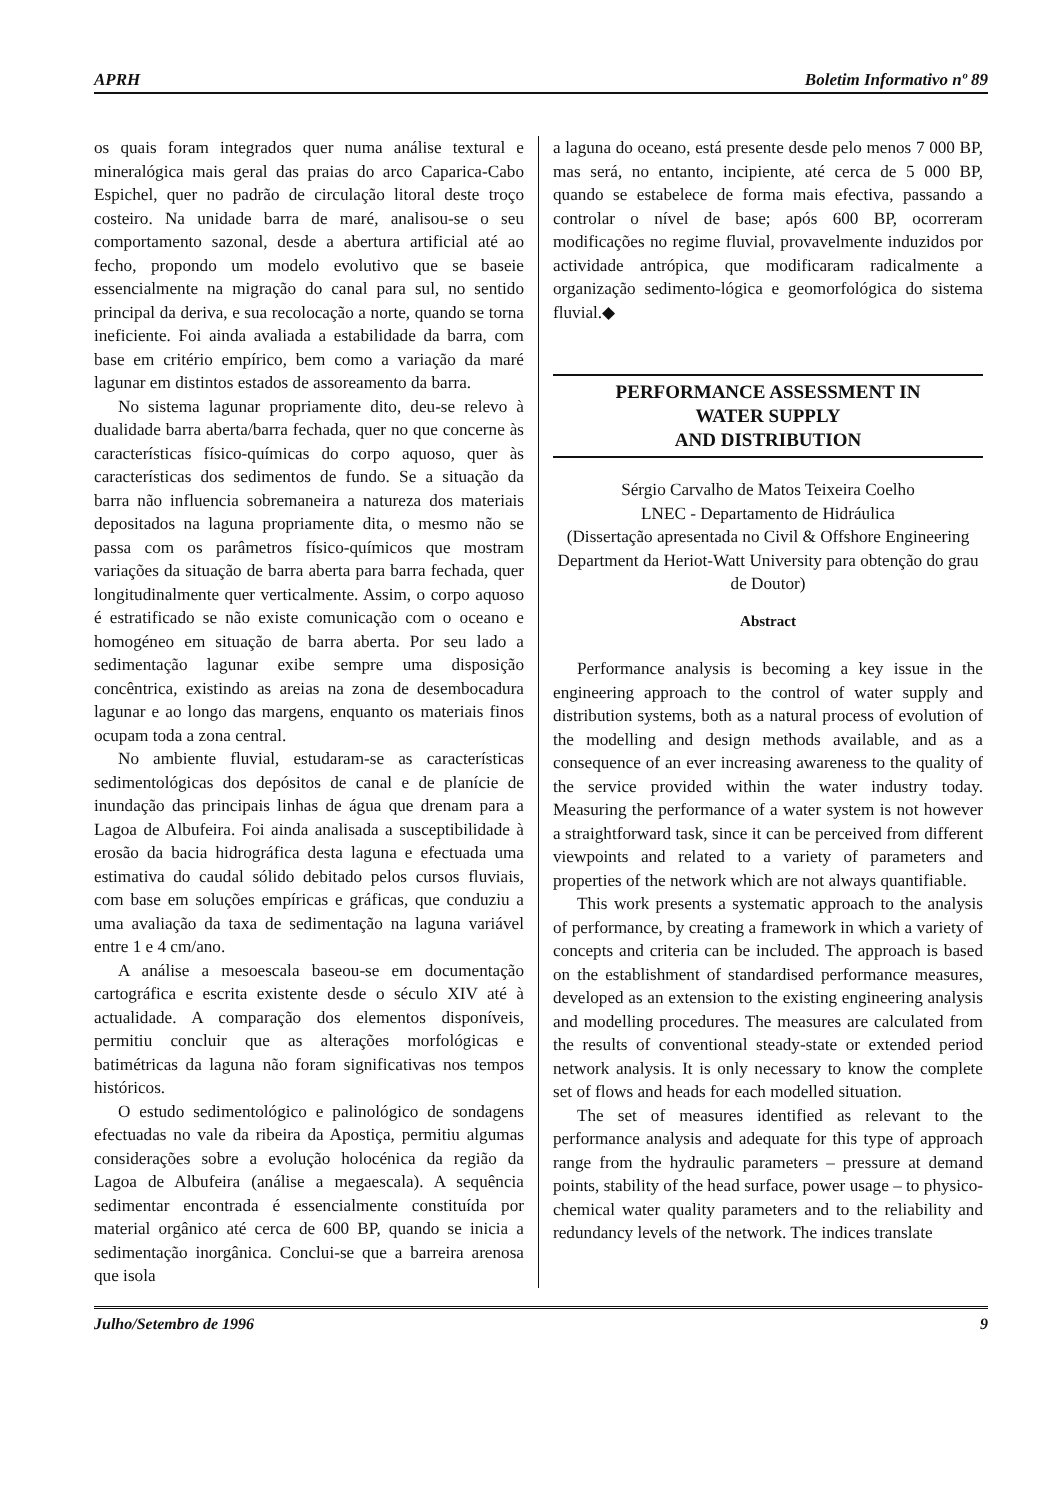APRH Boletim Informativo nº 89
os quais foram integrados quer numa análise textural e mineralógica mais geral das praias do arco Caparica-Cabo Espichel, quer no padrão de circulação litoral deste troço costeiro. Na unidade barra de maré, analisou-se o seu comportamento sazonal, desde a abertura artificial até ao fecho, propondo um modelo evolutivo que se baseie essencialmente na migração do canal para sul, no sentido principal da deriva, e sua recolocação a norte, quando se torna ineficiente. Foi ainda avaliada a estabilidade da barra, com base em critério empírico, bem como a variação da maré lagunar em distintos estados de assoreamento da barra.
No sistema lagunar propriamente dito, deu-se relevo à dualidade barra aberta/barra fechada, quer no que concerne às características físico-químicas do corpo aquoso, quer às características dos sedimentos de fundo. Se a situação da barra não influencia sobremaneira a natureza dos materiais depositados na laguna propriamente dita, o mesmo não se passa com os parâmetros físico-químicos que mostram variações da situação de barra aberta para barra fechada, quer longitudinalmente quer verticalmente. Assim, o corpo aquoso é estratificado se não existe comunicação com o oceano e homogéneo em situação de barra aberta. Por seu lado a sedimentação lagunar exibe sempre uma disposição concêntrica, existindo as areias na zona de desembocadura lagunar e ao longo das margens, enquanto os materiais finos ocupam toda a zona central.
No ambiente fluvial, estudaram-se as características sedimentológicas dos depósitos de canal e de planície de inundação das principais linhas de água que drenam para a Lagoa de Albufeira. Foi ainda analisada a susceptibilidade à erosão da bacia hidrográfica desta laguna e efectuada uma estimativa do caudal sólido debitado pelos cursos fluviais, com base em soluções empíricas e gráficas, que conduziu a uma avaliação da taxa de sedimentação na laguna variável entre 1 e 4 cm/ano.
A análise a mesoescala baseou-se em documentação cartográfica e escrita existente desde o século XIV até à actualidade. A comparação dos elementos disponíveis, permitiu concluir que as alterações morfológicas e batimétricas da laguna não foram significativas nos tempos históricos.
O estudo sedimentológico e palinológico de sondagens efectuadas no vale da ribeira da Apostiça, permitiu algumas considerações sobre a evolução holocénica da região da Lagoa de Albufeira (análise a megaescala). A sequência sedimentar encontrada é essencialmente constituída por material orgânico até cerca de 600 BP, quando se inicia a sedimentação inorgânica. Conclui-se que a barreira arenosa que isola
a laguna do oceano, está presente desde pelo menos 7 000 BP, mas será, no entanto, incipiente, até cerca de 5 000 BP, quando se estabelece de forma mais efectiva, passando a controlar o nível de base; após 600 BP, ocorreram modificações no regime fluvial, provavelmente induzidos por actividade antrópica, que modificaram radicalmente a organização sedimento-lógica e geomorfológica do sistema fluvial.◆
PERFORMANCE ASSESSMENT IN
WATER SUPPLY
AND DISTRIBUTION
Sérgio Carvalho de Matos Teixeira Coelho
LNEC - Departamento de Hidráulica
(Dissertação apresentada no Civil & Offshore Engineering Department da Heriot-Watt University para obtenção do grau de Doutor)
Abstract
Performance analysis is becoming a key issue in the engineering approach to the control of water supply and distribution systems, both as a natural process of evolution of the modelling and design methods available, and as a consequence of an ever increasing awareness to the quality of the service provided within the water industry today. Measuring the performance of a water system is not however a straightforward task, since it can be perceived from different viewpoints and related to a variety of parameters and properties of the network which are not always quantifiable.
This work presents a systematic approach to the analysis of performance, by creating a framework in which a variety of concepts and criteria can be included. The approach is based on the establishment of standardised performance measures, developed as an extension to the existing engineering analysis and modelling procedures. The measures are calculated from the results of conventional steady-state or extended period network analysis. It is only necessary to know the complete set of flows and heads for each modelled situation.
The set of measures identified as relevant to the performance analysis and adequate for this type of approach range from the hydraulic parameters – pressure at demand points, stability of the head surface, power usage – to physico-chemical water quality parameters and to the reliability and redundancy levels of the network. The indices translate
Julho/Setembro de 1996 9